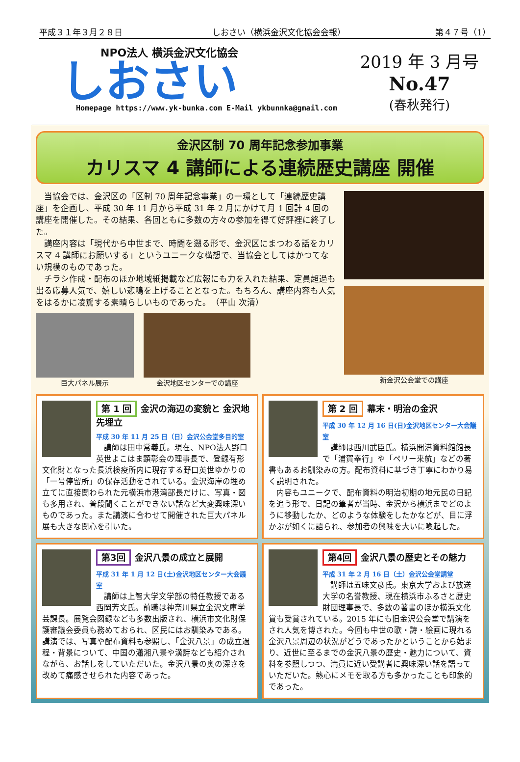平成３１年３月２８日 しおさい（横浜金沢文化協会会報） 第４７号（1）
NPO法人 横浜金沢文化協会
しおさい
Homepage https://www.yk-bunka.com E-Mail ykbunnka@gmail.com
2019 年 3 月号
No.47
(春秋発行)
金沢区制 70 周年記念参加事業
カリスマ 4 講師による連続歴史講座 開催
　当協会では、金沢区の「区制 70 周年記念事業」の一環として「連続歴史講座」を企画し、平成 30 年 11 月から平成 31 年 2 月にかけて月 1 回計 4 回の講座を開催した。その結果、各回ともに多数の方々の参加を得て好評裡に終了した。
　講座内容は「現代から中世まで、時間を遡る形で、金沢区にまつわる話をカリスマ 4 講師にお願いする」というユニークな構想で、当協会としてはかつてない規模のものであった。
　チラシ作成・配布のほか地域紙掲載など広報にも力を入れた結果、定員超過も出る応募人気で、嬉しい悲鳴を上げることとなった。もちろん、講座内容も人気をはるかに凌駕する素晴らしいものであった。　（平山 次清）
巨大パネル展示
金沢地区センターでの講座
新金沢公会堂での講座
第 1 回 金沢の海辺の変貌と 金沢地先埋立
平成 30 年 11 月 25 日（日）金沢公会堂多目的室
　講師は田中常義氏。現在、NPO法人野口英世よこはま顕彰会の理事長で、登録有形文化財となった長浜検疫所内に現存する野口英世ゆかりの「一号停留所」の保存活動をされている。金沢海岸の埋め立てに直接関わられた元横浜市港湾部長だけに、写真・図も多用され、普段聞くことができない話など大変興味深いものであった。また講演に合わせて開催された巨大パネル展も大きな関心を引いた。
第 2 回 幕末・明治の金沢
平成 30 年 12 月 16 日(日)金沢地区センター大会議室
　講師は西川武臣氏。横浜開港資料館館長で「浦賀奉行」や「ペリー来航」などの著書もあるお馴染みの方。配布資料に基づき丁寧にわかり易く説明された。
　内容もユニークで、配布資料の明治初期の地元民の日記を追う形で、日記の筆者が当時、金沢から横浜までどのように移動したか、どのような体験をしたかなどが、目に浮かぶが如くに語られ、参加者の興味を大いに喚起した。
第3回 金沢八景の成立と展開
平成 31 年 1 月 12 日(土)金沢地区センター大会議室
　講師は上智大学文学部の特任教授である西岡芳文氏。前職は神奈川県立金沢文庫学芸課長。展覧会図録なども多数出版され、横浜市文化財保護審議会委員も務めておられ、区民にはお馴染みである。講演では、写真や配布資料も参照し、「金沢八景」の成立過程・背景について、中国の瀟湘八景や漢詩なども紹介されながら、お話しをしていただいた。金沢八景の奥の深さを改めて痛感させられた内容であった。
第4回 金沢八景の歴史とその魅力
平成 31 年 2 月 16 日（土）金沢公会堂講堂
　講師は五味文彦氏。東京大学および放送大学の名誉教授、現在横浜市ふるさと歴史財団理事長で、多数の著書のほか横浜文化賞も受賞されている。2015 年にも旧金沢公会堂で講演をされ人気を博された。今回も中世の歌・詩・絵画に現れる金沢八景周辺の状況がどうであったかということから始まり、近世に至るまでの金沢八景の歴史・魅力について、資料を参照しつつ、満員に近い受講者に興味深い話を語っていただいた。熱心にメモを取る方も多かったことも印象的であった。